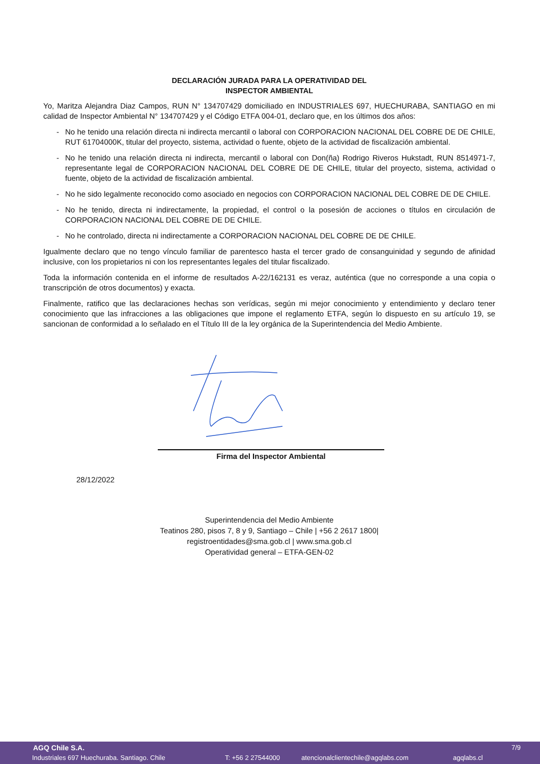DECLARACIÓN JURADA PARA LA OPERATIVIDAD DEL
INSPECTOR AMBIENTAL
Yo, Maritza Alejandra Diaz Campos, RUN N° 134707429 domiciliado en INDUSTRIALES 697, HUECHURABA, SANTIAGO en mi calidad de Inspector Ambiental N° 134707429 y el Código ETFA 004-01, declaro que, en los últimos dos años:
- No he tenido una relación directa ni indirecta mercantil o laboral con CORPORACION NACIONAL DEL COBRE DE DE CHILE, RUT 61704000K, titular del proyecto, sistema, actividad o fuente, objeto de la actividad de fiscalización ambiental.
- No he tenido una relación directa ni indirecta, mercantil o laboral con Don(ña) Rodrigo Riveros Hukstadt, RUN 8514971-7, representante legal de CORPORACION NACIONAL DEL COBRE DE DE CHILE, titular del proyecto, sistema, actividad o fuente, objeto de la actividad de fiscalización ambiental.
- No he sido legalmente reconocido como asociado en negocios con CORPORACION NACIONAL DEL COBRE DE DE CHILE.
- No he tenido, directa ni indirectamente, la propiedad, el control o la posesión de acciones o títulos en circulación de CORPORACION NACIONAL DEL COBRE DE DE CHILE.
- No he controlado, directa ni indirectamente a CORPORACION NACIONAL DEL COBRE DE DE CHILE.
Igualmente declaro que no tengo vínculo familiar de parentesco hasta el tercer grado de consanguinidad y segundo de afinidad inclusive, con los propietarios ni con los representantes legales del titular fiscalizado.
Toda la información contenida en el informe de resultados A-22/162131 es veraz, auténtica (que no corresponde a una copia o transcripción de otros documentos) y exacta.
Finalmente, ratifico que las declaraciones hechas son verídicas, según mi mejor conocimiento y entendimiento y declaro tener conocimiento que las infracciones a las obligaciones que impone el reglamento ETFA, según lo dispuesto en su artículo 19, se sancionan de conformidad a lo señalado en el Título III de la ley orgánica de la Superintendencia del Medio Ambiente.
Firma del Inspector Ambiental
28/12/2022
Superintendencia del Medio Ambiente
Teatinos 280, pisos 7, 8 y 9, Santiago – Chile | +56 2 2617 1800|
registroentidades@sma.gob.cl | www.sma.gob.cl
Operatividad general – ETFA-GEN-02
AGQ Chile S.A. 7/9
Industriales 697 Huechuraba. Santiago. Chile T: +56 2 27544000 atencionalclientechile@agqlabs.com agqlabs.cl